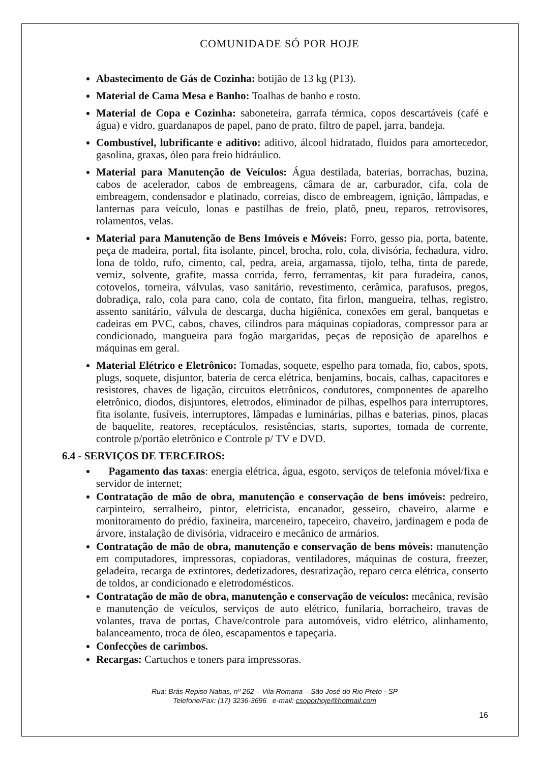COMUNIDADE SÓ POR HOJE
Abastecimento de Gás de Cozinha: botijão de 13 kg (P13).
Material de Cama Mesa e Banho: Toalhas de banho e rosto.
Material de Copa e Cozinha: saboneteira, garrafa térmica, copos descartáveis (café e água) e vidro, guardanapos de papel, pano de prato, filtro de papel, jarra, bandeja.
Combustível, lubrificante e aditivo: aditivo, álcool hidratado, fluidos para amortecedor, gasolina, graxas, óleo para freio hidráulico.
Material para Manutenção de Veículos: Água destilada, baterias, borrachas, buzina, cabos de acelerador, cabos de embreagens, câmara de ar, carburador, cifa, cola de embreagem, condensador e platinado, correias, disco de embreagem, ignição, lâmpadas, e lanternas para veículo, lonas e pastilhas de freio, platô, pneu, reparos, retrovisores, rolamentos, velas.
Material para Manutenção de Bens Imóveis e Móveis: Forro, gesso pia, porta, batente, peça de madeira, portal, fita isolante, pincel, brocha, rolo, cola, divisória, fechadura, vidro, lona de toldo, rufo, cimento, cal, pedra, areia, argamassa, tijolo, telha, tinta de parede, verniz, solvente, grafite, massa corrida, ferro, ferramentas, kit para furadeira, canos, cotovelos, torneira, válvulas, vaso sanitário, revestimento, cerâmica, parafusos, pregos, dobradiça, ralo, cola para cano, cola de contato, fita firlon, mangueira, telhas, registro, assento sanitário, válvula de descarga, ducha higiênica, conexões em geral, banquetas e cadeiras em PVC, cabos, chaves, cilindros para máquinas copiadoras, compressor para ar condicionado, mangueira para fogão margaridas, peças de reposição de aparelhos e máquinas em geral.
Material Elétrico e Eletrônico: Tomadas, soquete, espelho para tomada, fio, cabos, spots, plugs, soquete, disjuntor, bateria de cerca elétrica, benjamins, bocais, calhas, capacitores e resistores, chaves de ligação, circuitos eletrônicos, condutores, componentes de aparelho eletrônico, diodos, disjuntores, eletrodos, eliminador de pilhas, espelhos para interruptores, fita isolante, fusíveis, interruptores, lâmpadas e luminárias, pilhas e baterias, pinos, placas de baquelite, reatores, receptáculos, resistências, starts, suportes, tomada de corrente, controle p/portão eletrônico e Controle p/ TV e DVD.
6.4 - SERVIÇOS DE TERCEIROS:
Pagamento das taxas: energia elétrica, água, esgoto, serviços de telefonia móvel/fixa e servidor de internet;
Contratação de mão de obra, manutenção e conservação de bens imóveis: pedreiro, carpinteiro, serralheiro, pintor, eletricista, encanador, gesseiro, chaveiro, alarme e monitoramento do prédio, faxineira, marceneiro, tapeceiro, chaveiro, jardinagem e poda de árvore, instalação de divisória, vidraceiro e mecânico de armários.
Contratação de mão de obra, manutenção e conservação de bens móveis: manutenção em computadores, impressoras, copiadoras, ventiladores, máquinas de costura, freezer, geladeira, recarga de extintores, dedetizadores, desratização, reparo cerca elétrica, conserto de toldos, ar condicionado e eletrodomésticos.
Contratação de mão de obra, manutenção e conservação de veículos: mecânica, revisão e manutenção de veículos, serviços de auto elétrico, funilaria, borracheiro, travas de volantes, trava de portas, Chave/controle para automóveis, vidro elétrico, alinhamento, balanceamento, troca de óleo, escapamentos e tapeçaria.
Confecções de carimbos.
Recargas: Cartuchos e toners para impressoras.
Rua: Brás Repiso Nabas, nº 262 – Vila Romana – São José do Rio Preto - SP
Telefone/Fax: (17) 3236-3696 e-mail: csoporhoje@hotmail.com
16